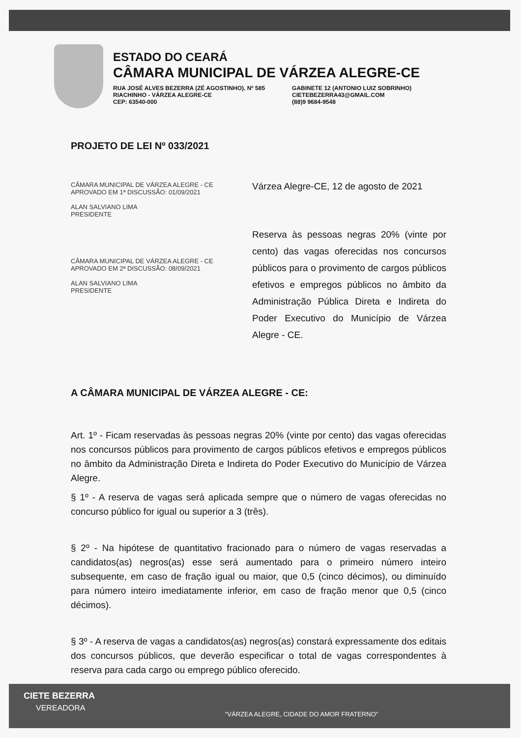ESTADO DO CEARÁ
CÂMARA MUNICIPAL DE VÁRZEA ALEGRE-CE
RUA JOSÉ ALVES BEZERRA (ZÉ AGOSTINHO), Nº 585
RIACHINHO - VÁRZEA ALEGRE-CE
CEP: 63540-000
GABINETE 12 (ANTONIO LUIZ SOBRINHO)
CIETEBEZERRA43@GMAIL.COM
(88)9 9684-9548
PROJETO DE LEI Nº 033/2021
CÂMARA MUNICIPAL DE VÁRZEA ALEGRE - CE
APROVADO EM 1ª DISCUSSÃO: 01/09/2021
ALAN SALVIANO LIMA
PRESIDENTE
CÂMARA MUNICIPAL DE VÁRZEA ALEGRE - CE
APROVADO EM 2ª DISCUSSÃO: 08/09/2021
ALAN SALVIANO LIMA
PRESIDENTE
Várzea Alegre-CE, 12 de agosto de 2021
Reserva às pessoas negras 20% (vinte por cento) das vagas oferecidas nos concursos públicos para o provimento de cargos públicos efetivos e empregos públicos no âmbito da Administração Pública Direta e Indireta do Poder Executivo do Município de Várzea Alegre - CE.
A CÂMARA MUNICIPAL DE VÁRZEA ALEGRE - CE:
Art. 1º - Ficam reservadas às pessoas negras 20% (vinte por cento) das vagas oferecidas nos concursos públicos para provimento de cargos públicos efetivos e empregos públicos no âmbito da Administração Direta e Indireta do Poder Executivo do Município de Várzea Alegre.
§ 1º - A reserva de vagas será aplicada sempre que o número de vagas oferecidas no concurso público for igual ou superior a 3 (três).
§ 2º - Na hipótese de quantitativo fracionado para o número de vagas reservadas a candidatos(as) negros(as) esse será aumentado para o primeiro número inteiro subsequente, em caso de fração igual ou maior, que 0,5 (cinco décimos), ou diminuído para número inteiro imediatamente inferior, em caso de fração menor que 0,5 (cinco décimos).
§ 3º - A reserva de vagas a candidatos(as) negros(as) constará expressamente dos editais dos concursos públicos, que deverão especificar o total de vagas correspondentes à reserva para cada cargo ou emprego público oferecido.
CIETE BEZERRA
VEREADORA
“VÁRZEA ALEGRE, CIDADE DO AMOR FRATERNO”